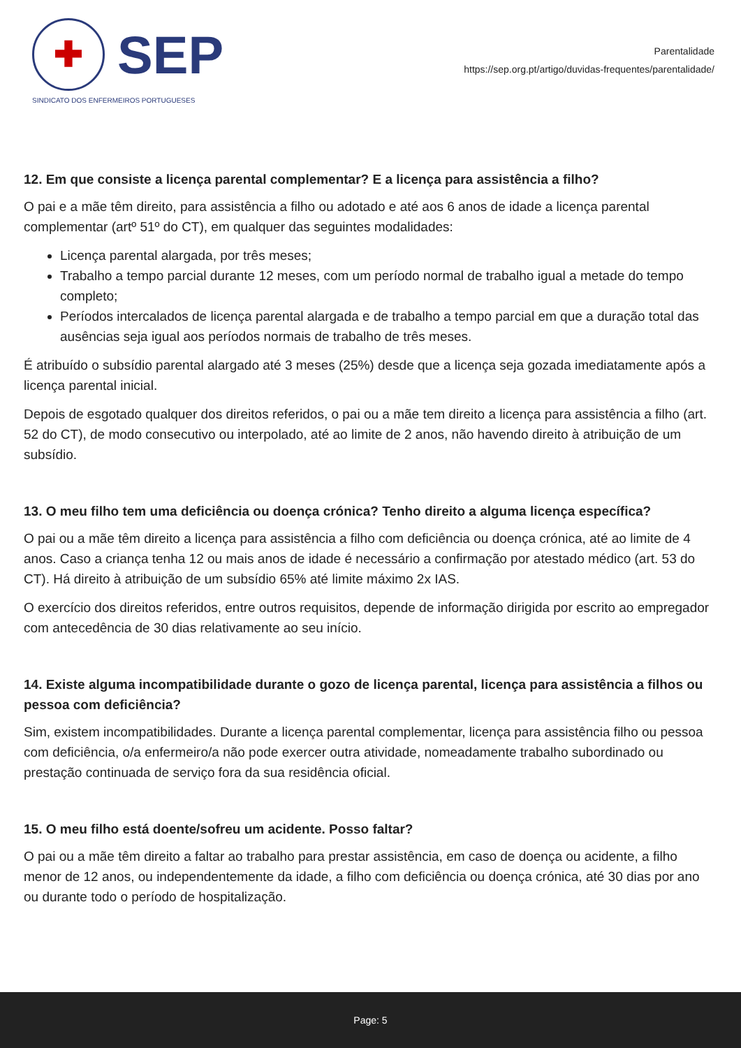✚
SEP
SINDICATO DOS ENFERMEIROS PORTUGUESES
Parentalidade
https://sep.org.pt/artigo/duvidas-frequentes/parentalidade/
12. Em que consiste a licença parental complementar? E a licença para assistência a filho?
O pai e a mãe têm direito, para assistência a filho ou adotado e até aos 6 anos de idade a licença parental complementar (artº 51º do CT), em qualquer das seguintes modalidades:
Licença parental alargada, por três meses;
Trabalho a tempo parcial durante 12 meses, com um período normal de trabalho igual a metade do tempo completo;
Períodos intercalados de licença parental alargada e de trabalho a tempo parcial em que a duração total das ausências seja igual aos períodos normais de trabalho de três meses.
É atribuído o subsídio parental alargado até 3 meses (25%) desde que a licença seja gozada imediatamente após a licença parental inicial.
Depois de esgotado qualquer dos direitos referidos, o pai ou a mãe tem direito a licença para assistência a filho (art. 52 do CT), de modo consecutivo ou interpolado, até ao limite de 2 anos, não havendo direito à atribuição de um subsídio.
13. O meu filho tem uma deficiência ou doença crónica? Tenho direito a alguma licença específica?
O pai ou a mãe têm direito a licença para assistência a filho com deficiência ou doença crónica, até ao limite de 4 anos. Caso a criança tenha 12 ou mais anos de idade é necessário a confirmação por atestado médico (art. 53 do CT). Há direito à atribuição de um subsídio 65% até limite máximo 2x IAS.
O exercício dos direitos referidos, entre outros requisitos, depende de informação dirigida por escrito ao empregador com antecedência de 30 dias relativamente ao seu início.
14. Existe alguma incompatibilidade durante o gozo de licença parental, licença para assistência a filhos ou pessoa com deficiência?
Sim, existem incompatibilidades. Durante a licença parental complementar, licença para assistência filho ou pessoa com deficiência, o/a enfermeiro/a não pode exercer outra atividade, nomeadamente trabalho subordinado ou prestação continuada de serviço fora da sua residência oficial.
15. O meu filho está doente/sofreu um acidente. Posso faltar?
O pai ou a mãe têm direito a faltar ao trabalho para prestar assistência, em caso de doença ou acidente, a filho menor de 12 anos, ou independentemente da idade, a filho com deficiência ou doença crónica, até 30 dias por ano ou durante todo o período de hospitalização.
Page: 5